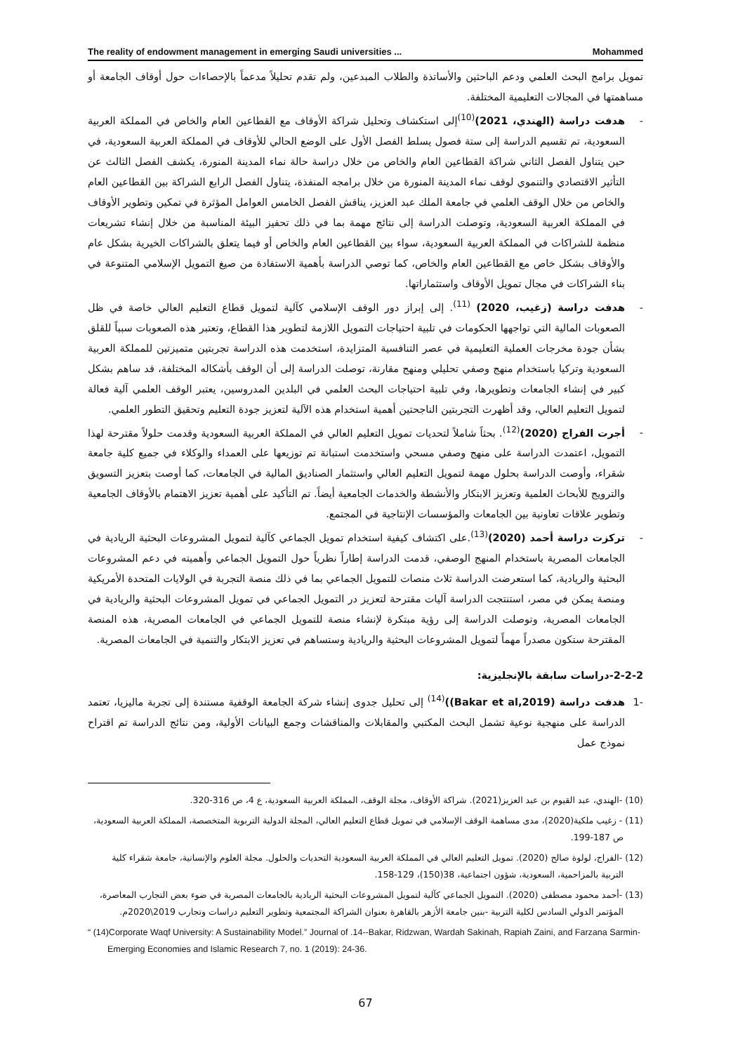The reality of endowment management in emerging Saudi universities ... Mohammed
تمويل برامج البحث العلمي ودعم الباحثين والأساتذة والطلاب المبدعين، ولم تقدم تحليلاً مدعماً بالإحصاءات حول أوقاف الجامعة أو مساهمتها في المجالات التعليمية المختلفة.
-هدفت دراسة (الهندي، 2021)<sup>(10)</sup>إلى استكشاف وتحليل شراكة الأوقاف مع القطاعين العام والخاص في المملكة العربية السعودية، تم تقسيم الدراسة إلى ستة فصول يسلط الفصل الأول على الوضع الحالي للأوقاف في المملكة العربية السعودية، في حين يتناول الفصل الثاني شراكة القطاعين العام والخاص من خلال دراسة حالة نماء المدينة المنورة، يكشف الفصل الثالث عن التأثير الاقتصادي والتنموي لوقف نماء المدينة المنورة من خلال برامجه المنفذة، يتناول الفصل الرابع الشراكة بين القطاعين العام والخاص من خلال الوقف العلمي في جامعة الملك عبد العزيز، يناقش الفصل الخامس العوامل المؤثرة في تمكين وتطوير الأوقاف في المملكة العربية السعودية، وتوصلت الدراسة إلى نتائج مهمة بما في ذلك تحفيز البيئة المناسبة من خلال إنشاء تشريعات منظمة للشراكات في المملكة العربية السعودية، سواء بين القطاعين العام والخاص أو فيما يتعلق بالشراكات الخيرية بشكل عام والأوقاف بشكل خاص مع القطاعين العام والخاص، كما توصي الدراسة بأهمية الاستفادة من صيغ التمويل الإسلامي المتنوعة في بناء الشراكات في مجال تمويل الأوقاف واستثماراتها.
-هدفت دراسة (زغيب، 2020) <sup>(11)</sup>. إلى إبراز دور الوقف الإسلامي كآلية لتمويل قطاع التعليم العالي خاصة في ظل الصعوبات المالية التي تواجهها الحكومات في تلبية احتياجات التمويل اللازمة لتطوير هذا القطاع، وتعتبر هذه الصعوبات سبباً للقلق بشأن جودة مخرجات العملية التعليمية في عصر التنافسية المتزايدة، استخدمت هذه الدراسة تجربتين متميزتين للمملكة العربية السعودية وتركيا باستخدام منهج وصفي تحليلي ومنهج مقارنة، توصلت الدراسة إلى أن الوقف بأشكاله المختلفة، قد ساهم بشكل كبير في إنشاء الجامعات وتطويرها، وفي تلبية احتياجات البحث العلمي في البلدين المدروسين، يعتبر الوقف العلمي آلية فعالة لتمويل التعليم العالي، وقد أظهرت التجربتين الناجحتين أهمية استخدام هذه الآلية لتعزيز جودة التعليم وتحقيق التطور العلمي.
-أجرت الفراج (2020)<sup>(12)</sup>. بحثاً شاملاً لتحديات تمويل التعليم العالي في المملكة العربية السعودية وقدمت حلولاً مقترحة لهذا التمويل، اعتمدت الدراسة على منهج وصفي مسحي واستخدمت استبانة تم توزيعها على العمداء والوكلاء في جميع كلية جامعة شقراء، وأوصت الدراسة بحلول مهمة لتمويل التعليم العالي واستثمار الصناديق المالية في الجامعات، كما أوصت بتعزيز التسويق والترويج للأبحاث العلمية وتعزيز الابتكار والأنشطة والخدمات الجامعية أيضاً. تم التأكيد على أهمية تعزيز الاهتمام بالأوقاف الجامعية وتطوير علاقات تعاونية بين الجامعات والمؤسسات الإنتاجية في المجتمع.
-تركزت دراسة أحمد (2020)<sup>(13)</sup>.على اكتشاف كيفية استخدام تمويل الجماعي كآلية لتمويل المشروعات البحثية الريادية في الجامعات المصرية باستخدام المنهج الوصفي، قدمت الدراسة إطاراً نظرياً حول التمويل الجماعي وأهميته في دعم المشروعات البحثية والريادية، كما استعرضت الدراسة ثلاث منصات للتمويل الجماعي بما في ذلك منصة التجربة في الولايات المتحدة الأمريكية ومنصة يمكن في مصر، استنتجت الدراسة آليات مقترحة لتعزيز در التمويل الجماعي في تمويل المشروعات البحثية والريادية في الجامعات المصرية، وتوصلت الدراسة إلى رؤية مبتكرة لإنشاء منصة للتمويل الجماعي في الجامعات المصرية، هذه المنصة المقترحة ستكون مصدراً مهماً لتمويل المشروعات البحثية والريادية وستساهم في تعزيز الابتكار والتنمية في الجامعات المصرية.
2-2-2-دراسات سابقة بالإنجليزية:
-1 هدفت دراسة (Bakar et al,2019))<sup>(14)</sup> إلى تحليل جدوى إنشاء شركة الجامعة الوقفية مستندة إلى تجربة ماليزيا، تعتمد الدراسة على منهجية نوعية تشمل البحث المكتبي والمقابلات والمناقشات وجمع البيانات الأولية، ومن نتائج الدراسة تم اقتراح نموذج عمل
(10) -الهندي، عبد القيوم بن عبد العزيز(2021). شراكة الأوقاف، مجلة الوقف، المملكة العربية السعودية، ع 4، ص 316-320.
(11) - زغيب ملكية(2020)، مدى مساهمة الوقف الإسلامي في تمويل قطاع التعليم العالي، المجلة الدولية التربوية المتخصصة، المملكة العربية السعودية، ص 187-199.
(12) -الفراج، لولوة صالح (2020). تمويل التعليم العالي في المملكة العربية السعودية التحديات والحلول. مجلة العلوم والإنسانية، جامعة شقراء كلية التربية بالمزاحمية، السعودية، شؤون اجتماعية، 38(150)، 129-158.
(13) -أحمد محمود مصطفى (2020). التمويل الجماعي كآلية لتمويل المشروعات البحثية الريادية بالجامعات المصرية في ضوء بعض التجارب المعاصرة، المؤتمر الدولي السادس لكلية التربية -بنين جامعة الأزهر بالقاهرة بعنوان الشراكة المجتمعية وتطوير التعليم دراسات وتجارب 2019\2020م.
“ (14)Corporate Waqf University: A Sustainability Model.” Journal of .14--Bakar, Ridzwan, Wardah Sakinah, Rapiah Zaini, and Farzana Sarmin- Emerging Economies and Islamic Research 7, no. 1 (2019): 24-36.
67